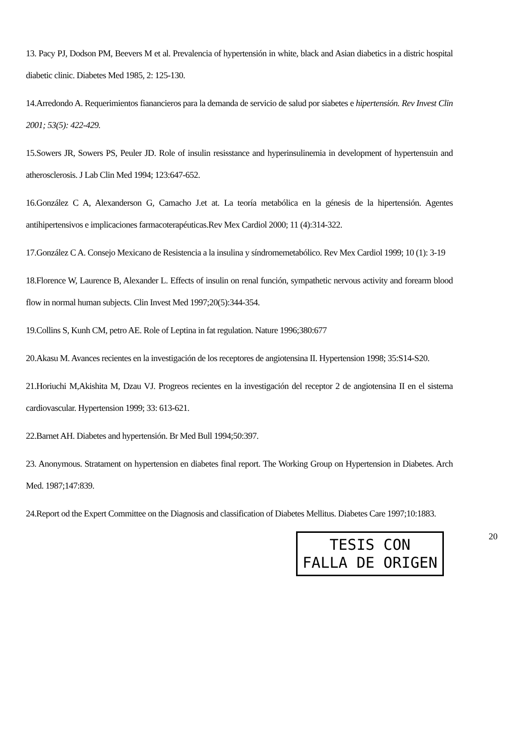13. Pacy PJ, Dodson PM, Beevers M et al. Prevalencia of hypertensión in white, black and Asian diabetics in a distric hospital diabetic clinic. Diabetes Med 1985, 2: 125-130.
14.Arredondo A. Requerimientos fianancieros para la demanda de servicio de salud por siabetes e hipertensión. Rev Invest Clin 2001; 53(5): 422-429.
15.Sowers JR, Sowers PS, Peuler JD. Role of insulin resisstance and hyperinsulinemia in development of hypertensuin and atherosclerosis. J Lab Clin Med 1994; 123:647-652.
16.González C A, Alexanderson G, Camacho J.et at. La teoría metabólica en la génesis de la hipertensión. Agentes antihipertensivos e implicaciones farmacoterapéuticas.Rev Mex Cardiol 2000; 11 (4):314-322.
17.González C A. Consejo Mexicano de Resistencia a la insulina y síndromemetabólico. Rev Mex Cardiol 1999; 10 (1): 3-19
18.Florence W, Laurence B, Alexander L. Effects of insulin on renal función, sympathetic nervous activity and forearm blood flow in normal human subjects. Clin Invest Med 1997;20(5):344-354.
19.Collins S, Kunh CM, petro AE. Role of Leptina in fat regulation. Nature 1996;380:677
20.Akasu M. Avances recientes en la investigación de los receptores de angiotensina II. Hypertension 1998; 35:S14-S20.
21.Horiuchi M,Akishita M, Dzau VJ. Progreos recientes en la investigación del receptor 2 de angiotensina II en el sistema cardiovascular. Hypertension 1999; 33: 613-621.
22.Barnet AH. Diabetes and hypertensión. Br Med Bull 1994;50:397.
23. Anonymous. Stratament on hypertension en diabetes final report. The Working Group on Hypertension in Diabetes. Arch Med. 1987;147:839.
24.Report od the Expert Committee on the Diagnosis and classification of Diabetes Mellitus. Diabetes Care 1997;10:1883.
TESIS CON
FALLA DE ORIGEN
20